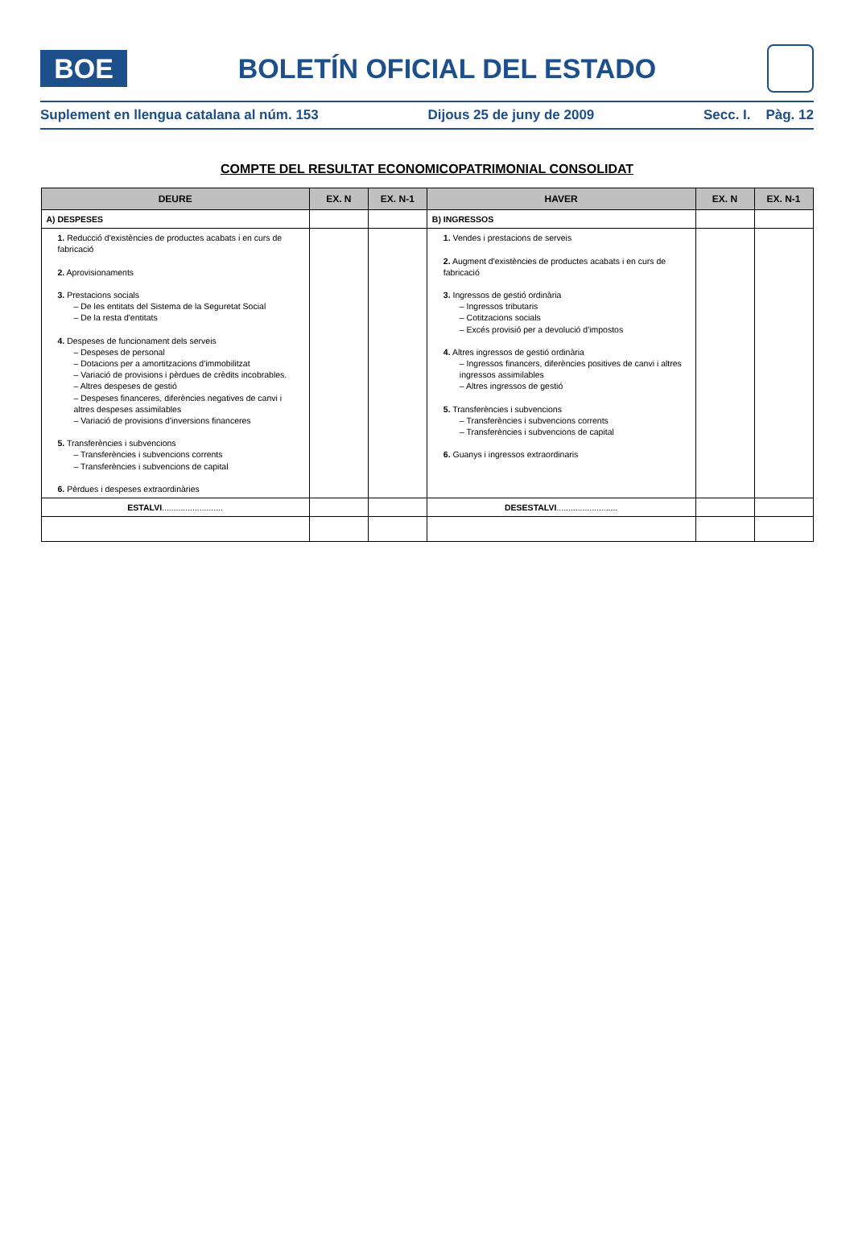BOE
BOLETÍN OFICIAL DEL ESTADO
Suplement en llengua catalana al núm. 153 Dijous 25 de juny de 2009 Secc. I. Pàg. 12
COMPTE DEL RESULTAT ECONOMICOPATRIMONIAL CONSOLIDAT
| DEURE | EX. N | EX. N-1 | HAVER | EX. N | EX. N-1 |
| --- | --- | --- | --- | --- | --- |
| A) DESPESES | | | B) INGRESSOS | | |
| 1. Reducció d'existències de productes acabats i en curs de fabricació 2. Aprovisionaments 3. Prestacions socials – De les entitats del Sistema de la Seguretat Social – De la resta d'entitats 4. Despeses de funcionament dels serveis – Despeses de personal – Dotacions per a amortitzacions d'immobilitzat – Variació de provisions i pèrdues de crèdits incobrables. – Altres despeses de gestió – Despeses financeres, diferències negatives de canvi i altres despeses assimilables – Variació de provisions d'inversions financeres 5. Transferències i subvencions – Transferències i subvencions corrents – Transferències i subvencions de capital 6. Pèrdues i despeses extraordinàries | | | 1. Vendes i prestacions de serveis 2. Augment d'existències de productes acabats i en curs de fabricació 3. Ingressos de gestió ordinària – Ingressos tributaris – Cotitzacions socials – Excés provisió per a devolució d'impostos 4. Altres ingressos de gestió ordinària – Ingressos financers, diferències positives de canvi i altres ingressos assimilables – Altres ingressos de gestió 5. Transferències i subvencions – Transferències i subvencions corrents – Transferències i subvencions de capital 6. Guanys i ingressos extraordinaris | | |
| ESTALVI .......................... | | | DESESTALVI .......................... | | |